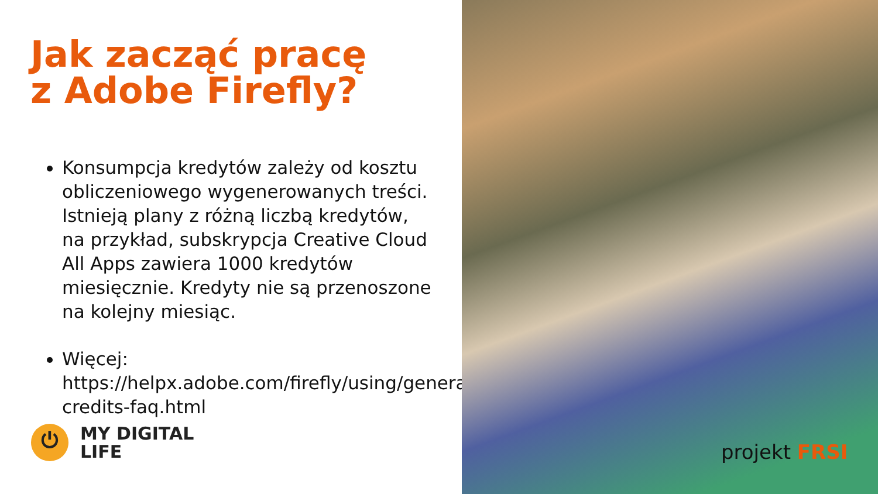Jak zacząć pracę
z Adobe Firefly?
Konsumpcja kredytów zależy od kosztu obliczeniowego wygenerowanych treści. Istnieją plany z różną liczbą kredytów, na przykład, subskrypcja Creative Cloud All Apps zawiera 1000 kredytów miesięcznie. Kredyty nie są przenoszone na kolejny miesiąc.
Więcej: https://helpx.adobe.com/firefly/using/generative-credits-faq.html
⏻
MY DIGITAL
LIFE
projekt FRSI